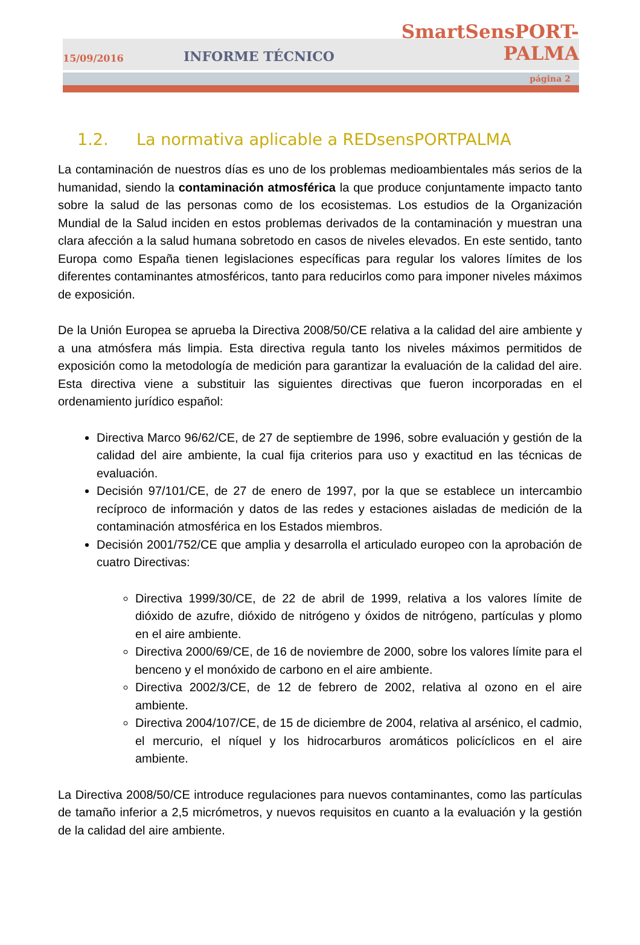15/09/2016
INFORME TÉCNICO
SmartSensPORT-PALMA
página 2
1.2. La normativa aplicable a REDsensPORTPALMA
La contaminación de nuestros días es uno de los problemas medioambientales más serios de la humanidad, siendo la contaminación atmosférica la que produce conjuntamente impacto tanto sobre la salud de las personas como de los ecosistemas. Los estudios de la Organización Mundial de la Salud inciden en estos problemas derivados de la contaminación y muestran una clara afección a la salud humana sobretodo en casos de niveles elevados. En este sentido, tanto Europa como España tienen legislaciones específicas para regular los valores límites de los diferentes contaminantes atmosféricos, tanto para reducirlos como para imponer niveles máximos de exposición.
De la Unión Europea se aprueba la Directiva 2008/50/CE relativa a la calidad del aire ambiente y a una atmósfera más limpia. Esta directiva regula tanto los niveles máximos permitidos de exposición como la metodología de medición para garantizar la evaluación de la calidad del aire. Esta directiva viene a substituir las siguientes directivas que fueron incorporadas en el ordenamiento jurídico español:
Directiva Marco 96/62/CE, de 27 de septiembre de 1996, sobre evaluación y gestión de la calidad del aire ambiente, la cual fija criterios para uso y exactitud en las técnicas de evaluación.
Decisión 97/101/CE, de 27 de enero de 1997, por la que se establece un intercambio recíproco de información y datos de las redes y estaciones aisladas de medición de la contaminación atmosférica en los Estados miembros.
Decisión 2001/752/CE que amplia y desarrolla el articulado europeo con la aprobación de cuatro Directivas:
Directiva 1999/30/CE, de 22 de abril de 1999, relativa a los valores límite de dióxido de azufre, dióxido de nitrógeno y óxidos de nitrógeno, partículas y plomo en el aire ambiente.
Directiva 2000/69/CE, de 16 de noviembre de 2000, sobre los valores límite para el benceno y el monóxido de carbono en el aire ambiente.
Directiva 2002/3/CE, de 12 de febrero de 2002, relativa al ozono en el aire ambiente.
Directiva 2004/107/CE, de 15 de diciembre de 2004, relativa al arsénico, el cadmio, el mercurio, el níquel y los hidrocarburos aromáticos policíclicos en el aire ambiente.
La Directiva 2008/50/CE introduce regulaciones para nuevos contaminantes, como las partículas de tamaño inferior a 2,5 micrómetros, y nuevos requisitos en cuanto a la evaluación y la gestión de la calidad del aire ambiente.